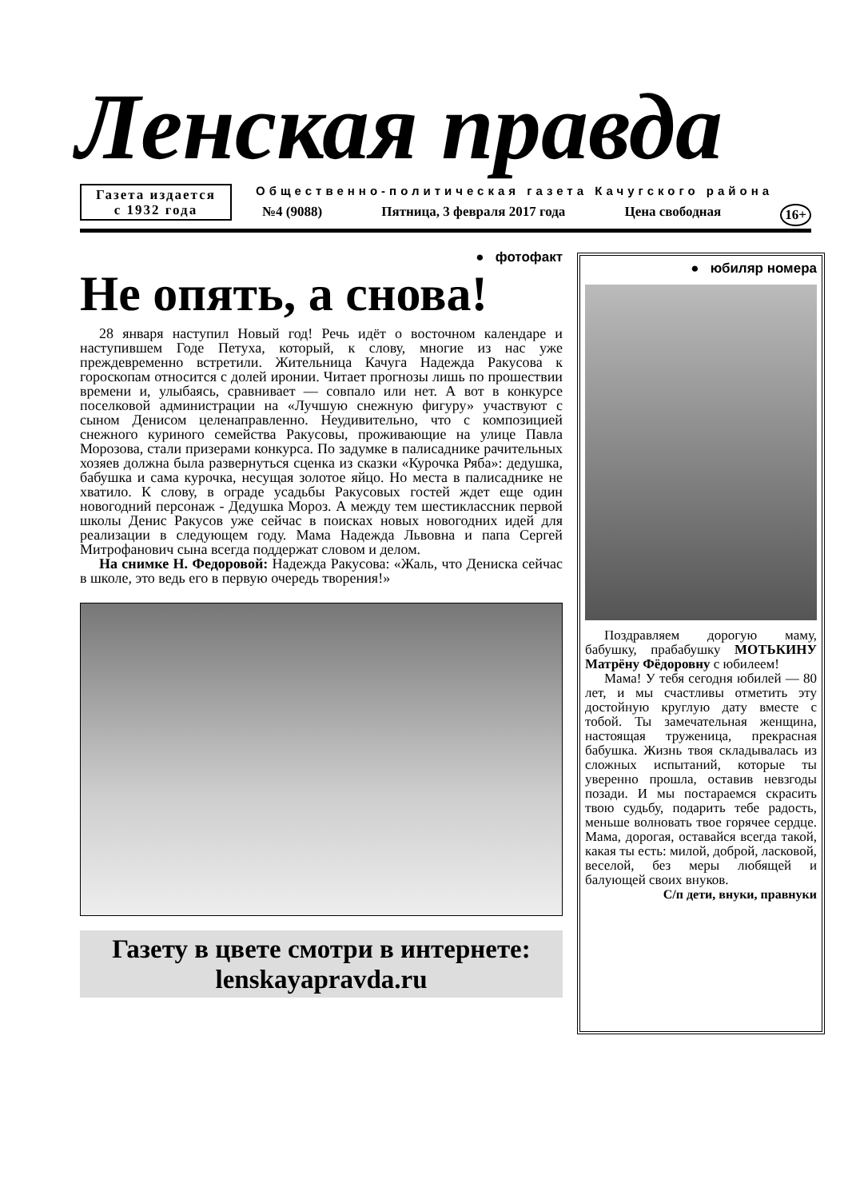Ленская правда
Газета издается
с 1932 года
Общественно-политическая газета Качугского района
№4 (9088) Пятница, 3 февраля 2017 года Цена свободная 16+
● фотофакт
Не опять, а снова!
28 января наступил Новый год! Речь идёт о восточном календаре и наступившем Годе Петуха, который, к слову, многие из нас уже преждевременно встретили. Жительница Качуга Надежда Ракусова к гороскопам относится с долей иронии. Читает прогнозы лишь по прошествии времени и, улыбаясь, сравнивает — совпало или нет. А вот в конкурсе поселковой администрации на «Лучшую снежную фигуру» участвуют с сыном Денисом целенаправленно. Неудивительно, что с композицией снежного куриного семейства Ракусовы, проживающие на улице Павла Морозова, стали призерами конкурса. По задумке в палисаднике рачительных хозяев должна была развернуться сценка из сказки «Курочка Ряба»: дедушка, бабушка и сама курочка, несущая золотое яйцо. Но места в палисаднике не хватило. К слову, в ограде усадьбы Ракусовых гостей ждет еще один новогодний персонаж - Дедушка Мороз. А между тем шестиклассник первой школы Денис Ракусов уже сейчас в поисках новых новогодних идей для реализации в следующем году. Мама Надежда Львовна и папа Сергей Митрофанович сына всегда поддержат словом и делом.
На снимке Н. Федоровой: Надежда Ракусова: «Жаль, что Дениска сейчас в школе, это ведь его в первую очередь творения!»
Газету в цвете смотри в интернете:
lenskayapravda.ru
● юбиляр номера
Поздравляем дорогую маму, бабушку, прабабушку МОТЬКИНУ Матрёну Фёдоровну с юбилеем!
Мама! У тебя сегодня юбилей — 80 лет, и мы счастливы отметить эту достойную круглую дату вместе с тобой. Ты замечательная женщина, настоящая труженица, прекрасная бабушка. Жизнь твоя складывалась из сложных испытаний, которые ты уверенно прошла, оставив невзгоды позади. И мы постараемся скрасить твою судьбу, подарить тебе радость, меньше волновать твое горячее сердце. Мама, дорогая, оставайся всегда такой, какая ты есть: милой, доброй, ласковой, веселой, без меры любящей и балующей своих внуков.
С/п дети, внуки, правнуки